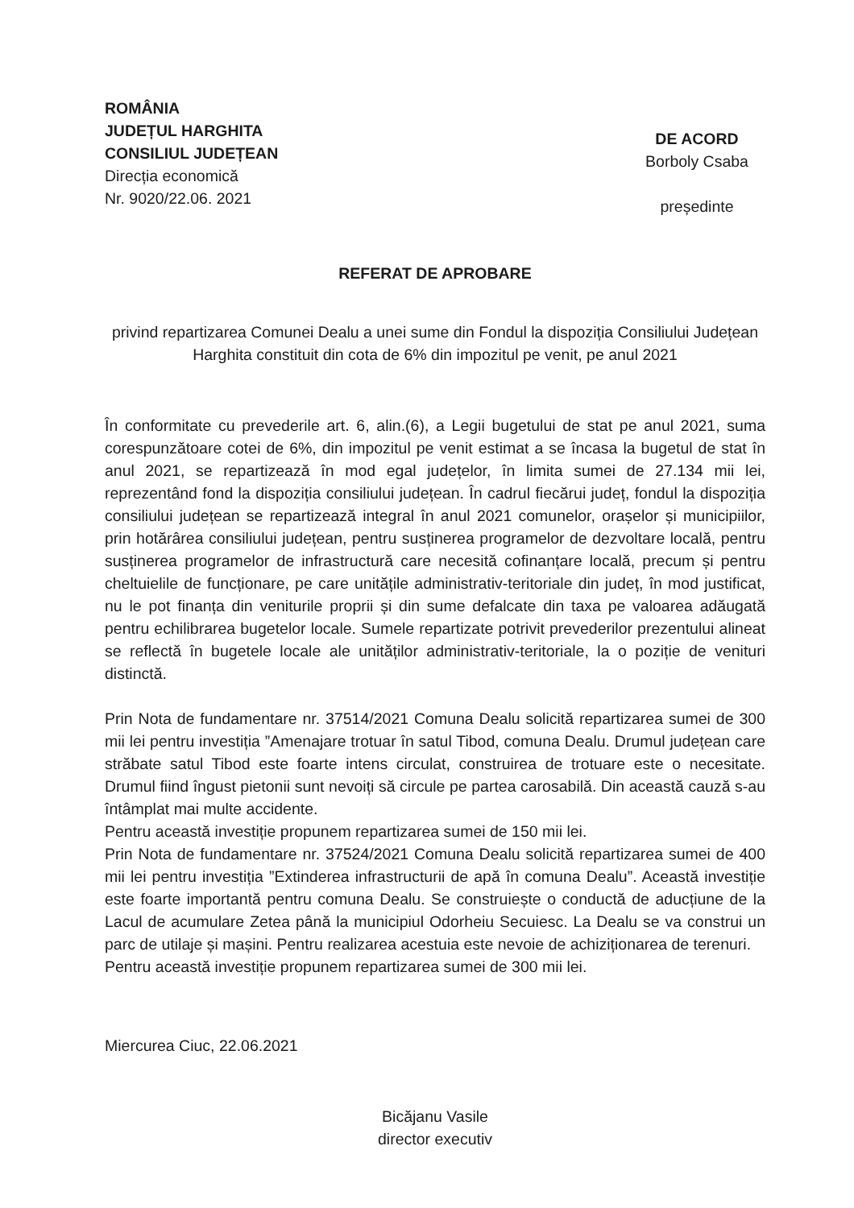ROMÂNIA
JUDEȚUL HARGHITA
CONSILIUL JUDEȚEAN
Direcția economică
Nr. 9020/22.06. 2021
DE ACORD
Borboly Csaba
președinte
REFERAT DE APROBARE
privind repartizarea Comunei Dealu a unei sume din Fondul la dispoziția Consiliului Județean Harghita constituit din cota de 6% din impozitul pe venit, pe anul 2021
În conformitate cu prevederile art. 6, alin.(6), a Legii bugetului de stat pe anul 2021, suma corespunzătoare cotei de 6%, din impozitul pe venit estimat a se încasa la bugetul de stat în anul 2021, se repartizează în mod egal județelor, în limita sumei de 27.134 mii lei, reprezentând fond la dispoziția consiliului județean. În cadrul fiecărui județ, fondul la dispoziția consiliului județean se repartizează integral în anul 2021 comunelor, orașelor și municipiilor, prin hotărârea consiliului județean, pentru susținerea programelor de dezvoltare locală, pentru susținerea programelor de infrastructură care necesită cofinanțare locală, precum și pentru cheltuielile de funcționare, pe care unitățile administrativ-teritoriale din județ, în mod justificat, nu le pot finanța din veniturile proprii și din sume defalcate din taxa pe valoarea adăugată pentru echilibrarea bugetelor locale. Sumele repartizate potrivit prevederilor prezentului alineat se reflectă în bugetele locale ale unităților administrativ-teritoriale, la o poziție de venituri distinctă.
Prin Nota de fundamentare nr. 37514/2021 Comuna Dealu solicită repartizarea sumei de 300 mii lei pentru investiția ”Amenajare trotuar în satul Tibod, comuna Dealu. Drumul județean care străbate satul Tibod este foarte intens circulat, construirea de trotuare este o necesitate. Drumul fiind îngust pietonii sunt nevoiți să circule pe partea carosabilă. Din această cauză s-au întâmplat mai multe accidente.
Pentru această investiție propunem repartizarea sumei de 150 mii lei.
Prin Nota de fundamentare nr. 37524/2021 Comuna Dealu solicită repartizarea sumei de 400 mii lei pentru investiția ”Extinderea infrastructurii de apă în comuna Dealu”. Această investiție este foarte importantă pentru comuna Dealu. Se construiește o conductă de aducțiune de la Lacul de acumulare Zetea până la municipiul Odorheiu Secuiesc. La Dealu se va construi un parc de utilaje și mașini. Pentru realizarea acestuia este nevoie de achiziționarea de terenuri.
Pentru această investiție propunem repartizarea sumei de 300 mii lei.
Miercurea Ciuc, 22.06.2021
Bicăjanu Vasile
director executiv